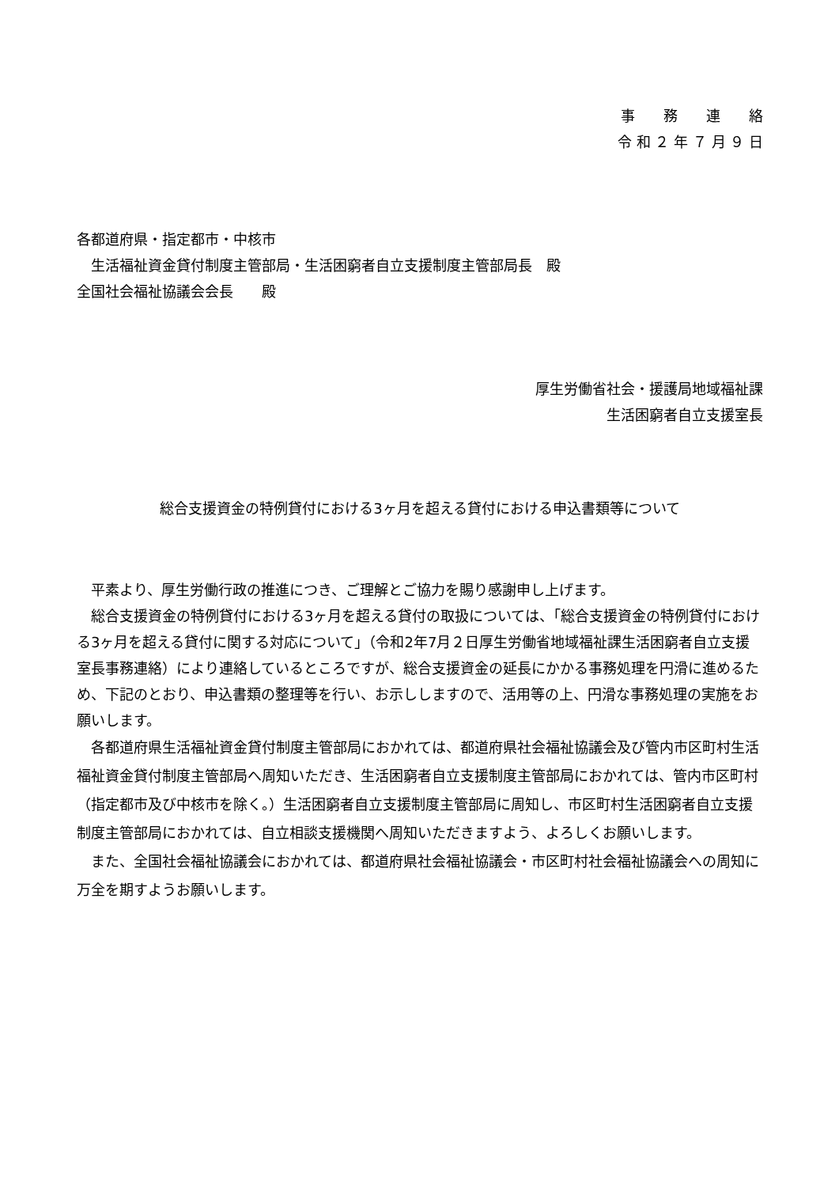事　　務　　連　　絡
令 和 ２ 年 ７ 月 ９ 日
各都道府県・指定都市・中核市
　生活福祉資金貸付制度主管部局・生活困窮者自立支援制度主管部局長　殿
全国社会福祉協議会会長　　殿
厚生労働省社会・援護局地域福祉課
生活困窮者自立支援室長
総合支援資金の特例貸付における3ヶ月を超える貸付における申込書類等について
平素より、厚生労働行政の推進につき、ご理解とご協力を賜り感謝申し上げます。
総合支援資金の特例貸付における3ヶ月を超える貸付の取扱については、「総合支援資金の特例貸付における3ヶ月を超える貸付に関する対応について」（令和2年7月２日厚生労働省地域福祉課生活困窮者自立支援室長事務連絡）により連絡しているところですが、総合支援資金の延長にかかる事務処理を円滑に進めるため、下記のとおり、申込書類の整理等を行い、お示ししますので、活用等の上、円滑な事務処理の実施をお願いします。
各都道府県生活福祉資金貸付制度主管部局におかれては、都道府県社会福祉協議会及び管内市区町村生活福祉資金貸付制度主管部局へ周知いただき、生活困窮者自立支援制度主管部局におかれては、管内市区町村（指定都市及び中核市を除く。）生活困窮者自立支援制度主管部局に周知し、市区町村生活困窮者自立支援制度主管部局におかれては、自立相談支援機関へ周知いただきますよう、よろしくお願いします。
また、全国社会福祉協議会におかれては、都道府県社会福祉協議会・市区町村社会福祉協議会への周知に万全を期すようお願いします。